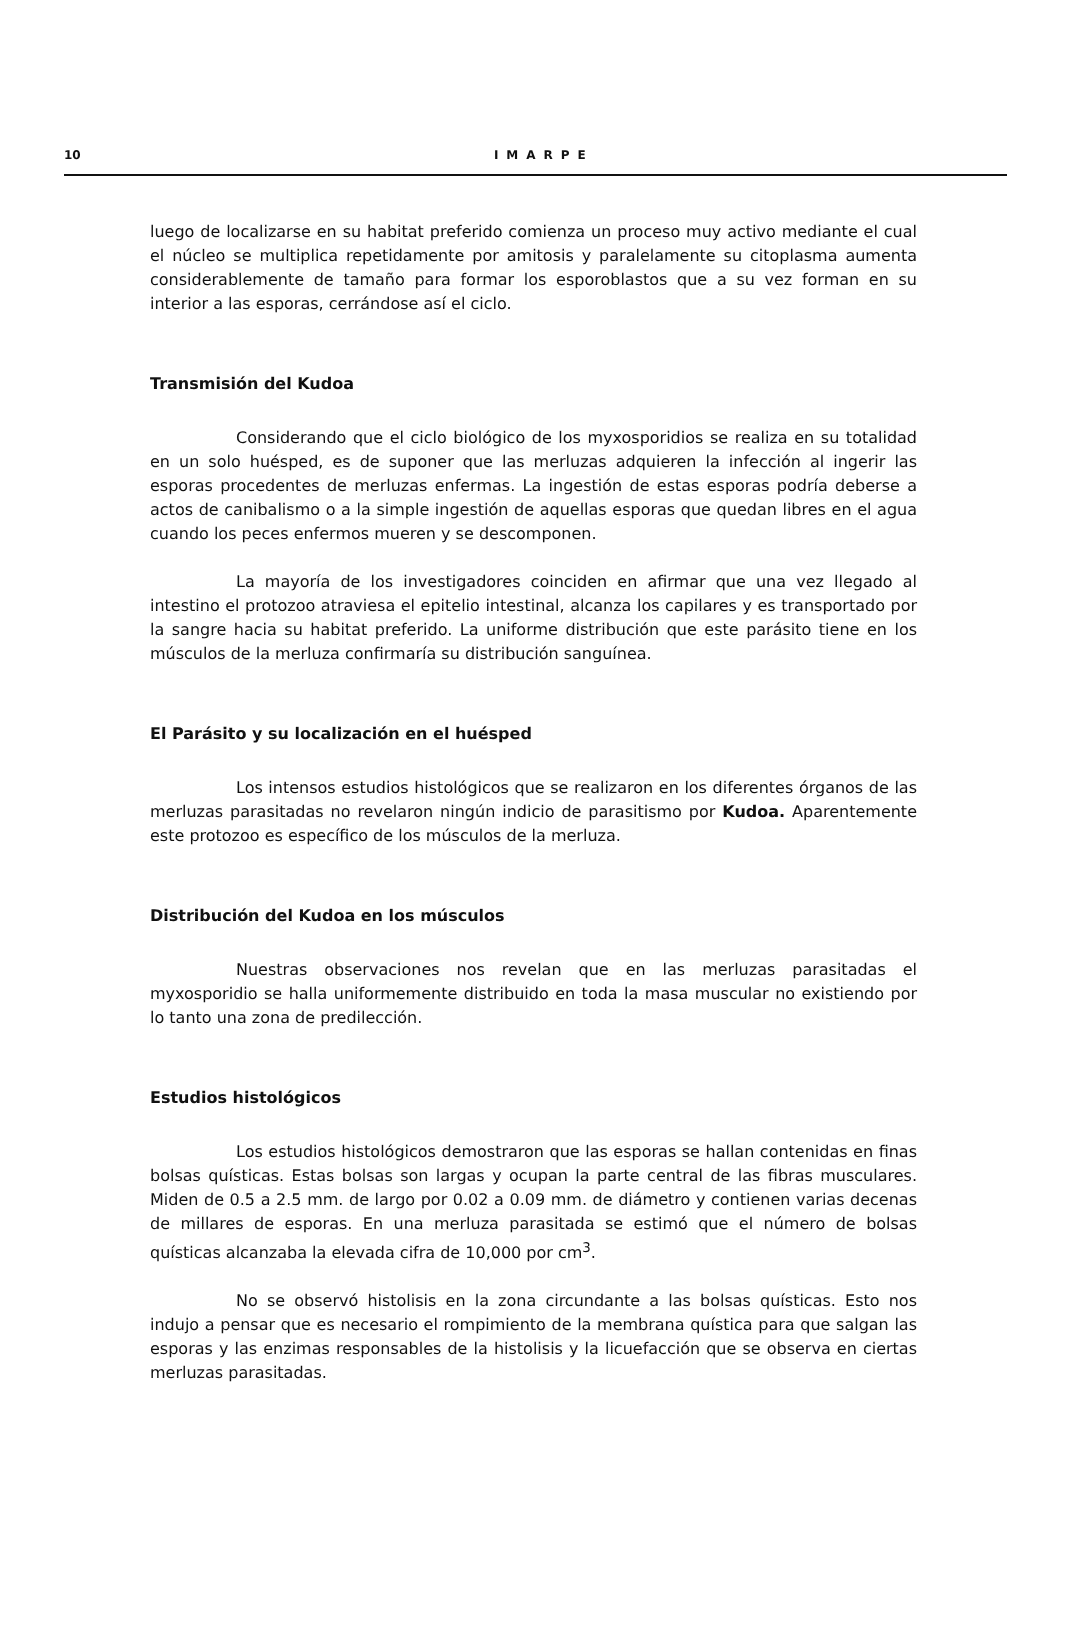10
IMARPE
luego de localizarse en su habitat preferido comienza un proceso muy activo mediante el cual el núcleo se multiplica repetidamente por amitosis y paralelamente su citoplasma aumenta considerablemente de tamaño para formar los esporoblastos que a su vez forman en su interior a las esporas, cerrándose así el ciclo.
Transmisión del Kudoa
Considerando que el ciclo biológico de los myxosporidios se realiza en su totalidad en un solo huésped, es de suponer que las merluzas adquieren la infección al ingerir las esporas procedentes de merluzas enfermas. La ingestión de estas esporas podría deberse a actos de canibalismo o a la simple ingestión de aquellas esporas que quedan libres en el agua cuando los peces enfermos mueren y se descomponen.
La mayoría de los investigadores coinciden en afirmar que una vez llegado al intestino el protozoo atraviesa el epitelio intestinal, alcanza los capilares y es transportado por la sangre hacia su habitat preferido. La uniforme distribución que este parásito tiene en los músculos de la merluza confirmaría su distribución sanguínea.
El Parásito y su localización en el huésped
Los intensos estudios histológicos que se realizaron en los diferentes órganos de las merluzas parasitadas no revelaron ningún indicio de parasitismo por Kudoa. Aparentemente este protozoo es específico de los músculos de la merluza.
Distribución del Kudoa en los músculos
Nuestras observaciones nos revelan que en las merluzas parasitadas el myxosporidio se halla uniformemente distribuido en toda la masa muscular no existiendo por lo tanto una zona de predilección.
Estudios histológicos
Los estudios histológicos demostraron que las esporas se hallan contenidas en finas bolsas quísticas. Estas bolsas son largas y ocupan la parte central de las fibras musculares. Miden de 0.5 a 2.5 mm. de largo por 0.02 a 0.09 mm. de diámetro y contienen varias decenas de millares de esporas. En una merluza parasitada se estimó que el número de bolsas quísticas alcanzaba la elevada cifra de 10,000 por cm<sup>3</sup>.
No se observó histolisis en la zona circundante a las bolsas quísticas. Esto nos indujo a pensar que es necesario el rompimiento de la membrana quística para que salgan las esporas y las enzimas responsables de la histolisis y la licuefacción que se observa en ciertas merluzas parasitadas.